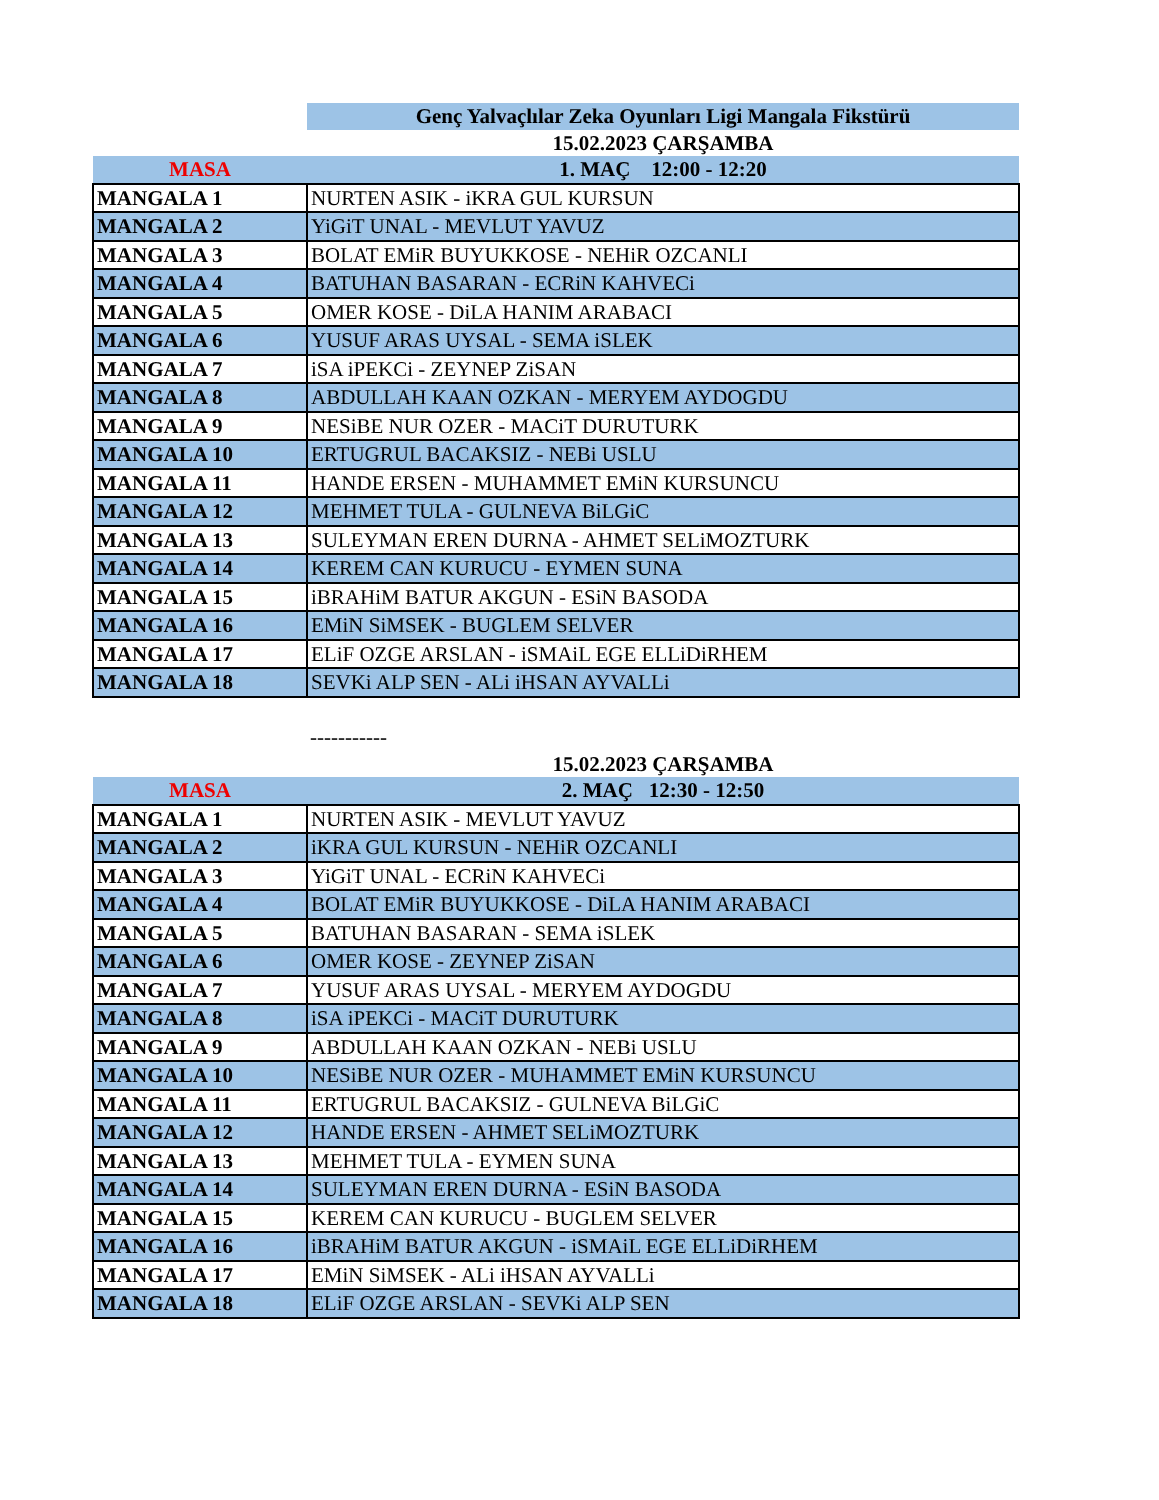| | Genç Yalvaçlılar Zeka Oyunları Ligi Mangala Fikstürü |
| | 15.02.2023 ÇARŞAMBA |
| MASA | 1. MAÇ 12:00 - 12:20 |
| MANGALA 1 | NURTEN ASIK - iKRA GUL KURSUN |
| MANGALA 2 | YiGiT UNAL - MEVLUT YAVUZ |
| MANGALA 3 | BOLAT EMiR BUYUKKOSE - NEHiR OZCANLI |
| MANGALA 4 | BATUHAN BASARAN - ECRiN KAHVECi |
| MANGALA 5 | OMER KOSE - DiLA HANIM ARABACI |
| MANGALA 6 | YUSUF ARAS UYSAL - SEMA iSLEK |
| MANGALA 7 | iSA iPEKCi - ZEYNEP ZiSAN |
| MANGALA 8 | ABDULLAH KAAN OZKAN - MERYEM AYDOGDU |
| MANGALA 9 | NESiBE NUR OZER - MACiT DURUTURK |
| MANGALA 10 | ERTUGRUL BACAKSIZ - NEBi USLU |
| MANGALA 11 | HANDE ERSEN - MUHAMMET EMiN KURSUNCU |
| MANGALA 12 | MEHMET TULA - GULNEVA BiLGiC |
| MANGALA 13 | SULEYMAN EREN DURNA - AHMET SELiMOZTURK |
| MANGALA 14 | KEREM CAN KURUCU - EYMEN SUNA |
| MANGALA 15 | iBRAHiM BATUR AKGUN - ESiN BASODA |
| MANGALA 16 | EMiN SiMSEK - BUGLEM SELVER |
| MANGALA 17 | ELiF OZGE ARSLAN - iSMAiL EGE ELLiDiRHEM |
| MANGALA 18 | SEVKi ALP SEN - ALi iHSAN AYVALLi |
| | ----------- |
| | 15.02.2023 ÇARŞAMBA |
| MASA | 2. MAÇ 12:30 - 12:50 |
| MANGALA 1 | NURTEN ASIK - MEVLUT YAVUZ |
| MANGALA 2 | iKRA GUL KURSUN - NEHiR OZCANLI |
| MANGALA 3 | YiGiT UNAL - ECRiN KAHVECi |
| MANGALA 4 | BOLAT EMiR BUYUKKOSE - DiLA HANIM ARABACI |
| MANGALA 5 | BATUHAN BASARAN - SEMA iSLEK |
| MANGALA 6 | OMER KOSE - ZEYNEP ZiSAN |
| MANGALA 7 | YUSUF ARAS UYSAL - MERYEM AYDOGDU |
| MANGALA 8 | iSA iPEKCi - MACiT DURUTURK |
| MANGALA 9 | ABDULLAH KAAN OZKAN - NEBi USLU |
| MANGALA 10 | NESiBE NUR OZER - MUHAMMET EMiN KURSUNCU |
| MANGALA 11 | ERTUGRUL BACAKSIZ - GULNEVA BiLGiC |
| MANGALA 12 | HANDE ERSEN - AHMET SELiMOZTURK |
| MANGALA 13 | MEHMET TULA - EYMEN SUNA |
| MANGALA 14 | SULEYMAN EREN DURNA - ESiN BASODA |
| MANGALA 15 | KEREM CAN KURUCU - BUGLEM SELVER |
| MANGALA 16 | iBRAHiM BATUR AKGUN - iSMAiL EGE ELLiDiRHEM |
| MANGALA 17 | EMiN SiMSEK - ALi iHSAN AYVALLi |
| MANGALA 18 | ELiF OZGE ARSLAN - SEVKi ALP SEN |